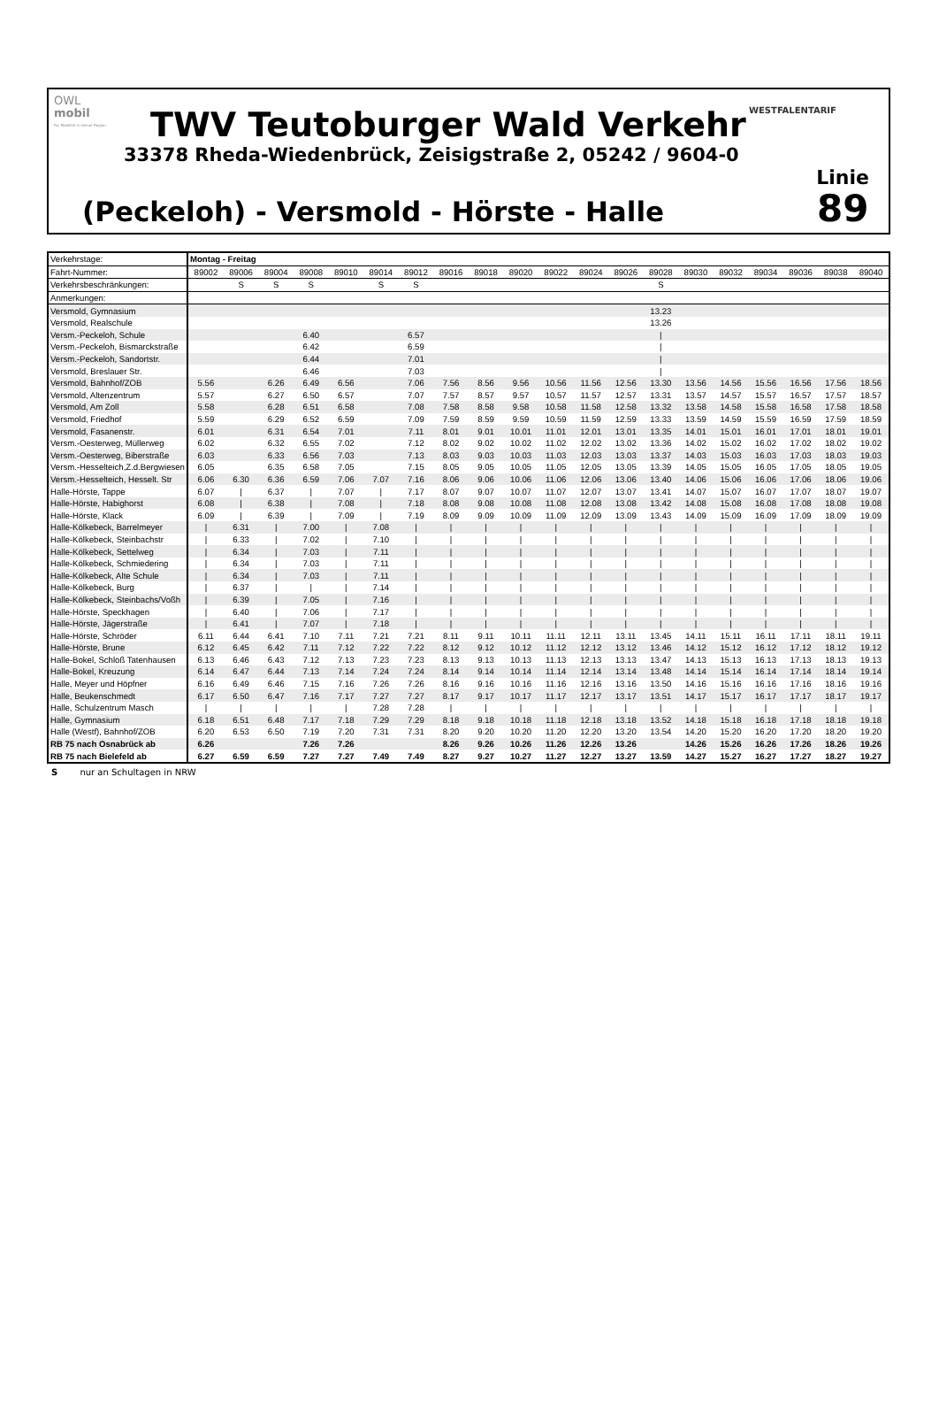OWL
mobil
Für Mobilität in deiner Region.
TWV Teutoburger Wald Verkehr WESTFALENTARIF
33378 Rheda-Wiedenbrück, Zeisigstraße 2, 05242 / 9604-0
(Peckeloh) - Versmold - Hörste - Halle
Linie
89
| Verkehrstage: | Montag - Freitag | | | | | | | | | | | | | | | | | | | |
| --- | --- | --- | --- | --- | --- | --- | --- | --- | --- | --- | --- | --- | --- | --- | --- | --- | --- | --- | --- | --- |
| Fahrt-Nummer: | 89002 | 89006 | 89004 | 89008 | 89010 | 89014 | 89012 | 89016 | 89018 | 89020 | 89022 | 89024 | 89026 | 89028 | 89030 | 89032 | 89034 | 89036 | 89038 | 89040 |
| Verkehrsbeschränkungen: | | S | S | S | | S | S | | | | | | | S | | | | | | |
| Anmerkungen: | | | | | | | | | | | | | | | | | | | | |
| Versmold, Gymnasium | | | | | | | | | | | | | | 13.23 | | | | | | |
| Versmold, Realschule | | | | | | | | | | | | | | 13.26 | | | | | | |
| Versm.-Peckeloh, Schule | | | | 6.40 | | | 6.57 | | | | | | | / | | | | | | |
| Versm.-Peckeloh, Bismarckstraße | | | | 6.42 | | | 6.59 | | | | | | | / | | | | | | |
| Versm.-Peckeloh, Sandortstr. | | | | 6.44 | | | 7.01 | | | | | | | / | | | | | | |
| Versmold, Breslauer Str. | | | | 6.46 | | | 7.03 | | | | | | | / | | | | | | |
| Versmold, Bahnhof/ZOB | 5.56 | | 6.26 | 6.49 | 6.56 | | 7.06 | 7.56 | 8.56 | 9.56 | 10.56 | 11.56 | 12.56 | 13.30 | 13.56 | 14.56 | 15.56 | 16.56 | 17.56 | 18.56 |
| Versmold, Altenzentrum | 5.57 | | 6.27 | 6.50 | 6.57 | | 7.07 | 7.57 | 8.57 | 9.57 | 10.57 | 11.57 | 12.57 | 13.31 | 13.57 | 14.57 | 15.57 | 16.57 | 17.57 | 18.57 |
| Versmold, Am Zoll | 5.58 | | 6.28 | 6.51 | 6.58 | | 7.08 | 7.58 | 8.58 | 9.58 | 10.58 | 11.58 | 12.58 | 13.32 | 13.58 | 14.58 | 15.58 | 16.58 | 17.58 | 18.58 |
| Versmold, Friedhof | 5.59 | | 6.29 | 6.52 | 6.59 | | 7.09 | 7.59 | 8.59 | 9.59 | 10.59 | 11.59 | 12.59 | 13.33 | 13.59 | 14.59 | 15.59 | 16.59 | 17.59 | 18.59 |
| Versmold, Fasanenstr. | 6.01 | | 6.31 | 6.54 | 7.01 | | 7.11 | 8.01 | 9.01 | 10.01 | 11.01 | 12.01 | 13.01 | 13.35 | 14.01 | 15.01 | 16.01 | 17.01 | 18.01 | 19.01 |
| Versm.-Oesterweg, Müllerweg | 6.02 | | 6.32 | 6.55 | 7.02 | | 7.12 | 8.02 | 9.02 | 10.02 | 11.02 | 12.02 | 13.02 | 13.36 | 14.02 | 15.02 | 16.02 | 17.02 | 18.02 | 19.02 |
| Versm.-Oesterweg, Biberstraße | 6.03 | | 6.33 | 6.56 | 7.03 | | 7.13 | 8.03 | 9.03 | 10.03 | 11.03 | 12.03 | 13.03 | 13.37 | 14.03 | 15.03 | 16.03 | 17.03 | 18.03 | 19.03 |
| Versm.-Hesselteich,Z.d.Bergwiesen | 6.05 | | 6.35 | 6.58 | 7.05 | | 7.15 | 8.05 | 9.05 | 10.05 | 11.05 | 12.05 | 13.05 | 13.39 | 14.05 | 15.05 | 16.05 | 17.05 | 18.05 | 19.05 |
| Versm.-Hesselteich, Hesselt. Str | 6.06 | 6.30 | 6.36 | 6.59 | 7.06 | 7.07 | 7.16 | 8.06 | 9.06 | 10.06 | 11.06 | 12.06 | 13.06 | 13.40 | 14.06 | 15.06 | 16.06 | 17.06 | 18.06 | 19.06 |
| Halle-Hörste, Tappe | 6.07 | / | 6.37 | / | 7.07 | / | 7.17 | 8.07 | 9.07 | 10.07 | 11.07 | 12.07 | 13.07 | 13.41 | 14.07 | 15.07 | 16.07 | 17.07 | 18.07 | 19.07 |
| Halle-Hörste, Habighorst | 6.08 | / | 6.38 | / | 7.08 | / | 7.18 | 8.08 | 9.08 | 10.08 | 11.08 | 12.08 | 13.08 | 13.42 | 14.08 | 15.08 | 16.08 | 17.08 | 18.08 | 19.08 |
| Halle-Hörste, Klack | 6.09 | / | 6.39 | / | 7.09 | / | 7.19 | 8.09 | 9.09 | 10.09 | 11.09 | 12.09 | 13.09 | 13.43 | 14.09 | 15.09 | 16.09 | 17.09 | 18.09 | 19.09 |
| Halle-Kölkebeck, Barrelmeyer | / | 6.31 | / | 7.00 | / | 7.08 | / | / | / | / | / | / | / | / | / | / | / | / | / | / |
| Halle-Kölkebeck, Steinbachstr | / | 6.33 | / | 7.02 | / | 7.10 | / | / | / | / | / | / | / | / | / | / | / | / | / | / |
| Halle-Kölkebeck, Settelweg | / | 6.34 | / | 7.03 | / | 7.11 | / | / | / | / | / | / | / | / | / | / | / | / | / | / |
| Halle-Kölkebeck, Schmiedering | / | 6.34 | / | 7.03 | / | 7.11 | / | / | / | / | / | / | / | / | / | / | / | / | / | / |
| Halle-Kölkebeck, Alte Schule | / | 6.34 | / | 7.03 | / | 7.11 | / | / | / | / | / | / | / | / | / | / | / | / | / | / |
| Halle-Kölkebeck, Burg | / | 6.37 | / | / | / | 7.14 | / | / | / | / | / | / | / | / | / | / | / | / | / | / |
| Halle-Kölkebeck, Steinbachs/Voßh | / | 6.39 | / | 7.05 | / | 7.16 | / | / | / | / | / | / | / | / | / | / | / | / | / | / |
| Halle-Hörste, Speckhagen | / | 6.40 | / | 7.06 | / | 7.17 | / | / | / | / | / | / | / | / | / | / | / | / | / | / |
| Halle-Hörste, Jägerstraße | / | 6.41 | / | 7.07 | / | 7.18 | / | / | / | / | / | / | / | / | / | / | / | / | / | / |
| Halle-Hörste, Schröder | 6.11 | 6.44 | 6.41 | 7.10 | 7.11 | 7.21 | 7.21 | 8.11 | 9.11 | 10.11 | 11.11 | 12.11 | 13.11 | 13.45 | 14.11 | 15.11 | 16.11 | 17.11 | 18.11 | 19.11 |
| Halle-Hörste, Brune | 6.12 | 6.45 | 6.42 | 7.11 | 7.12 | 7.22 | 7.22 | 8.12 | 9.12 | 10.12 | 11.12 | 12.12 | 13.12 | 13.46 | 14.12 | 15.12 | 16.12 | 17.12 | 18.12 | 19.12 |
| Halle-Bokel, Schloß Tatenhausen | 6.13 | 6.46 | 6.43 | 7.12 | 7.13 | 7.23 | 7.23 | 8.13 | 9.13 | 10.13 | 11.13 | 12.13 | 13.13 | 13.47 | 14.13 | 15.13 | 16.13 | 17.13 | 18.13 | 19.13 |
| Halle-Bokel, Kreuzung | 6.14 | 6.47 | 6.44 | 7.13 | 7.14 | 7.24 | 7.24 | 8.14 | 9.14 | 10.14 | 11.14 | 12.14 | 13.14 | 13.48 | 14.14 | 15.14 | 16.14 | 17.14 | 18.14 | 19.14 |
| Halle, Meyer und Höpfner | 6.16 | 6.49 | 6.46 | 7.15 | 7.16 | 7.26 | 7.26 | 8.16 | 9.16 | 10.16 | 11.16 | 12.16 | 13.16 | 13.50 | 14.16 | 15.16 | 16.16 | 17.16 | 18.16 | 19.16 |
| Halle, Beukenschmedt | 6.17 | 6.50 | 6.47 | 7.16 | 7.17 | 7.27 | 7.27 | 8.17 | 9.17 | 10.17 | 11.17 | 12.17 | 13.17 | 13.51 | 14.17 | 15.17 | 16.17 | 17.17 | 18.17 | 19.17 |
| Halle, Schulzentrum Masch | / | / | / | / | / | 7.28 | 7.28 | / | / | / | / | / | / | / | / | / | / | / | / | / |
| Halle, Gymnasium | 6.18 | 6.51 | 6.48 | 7.17 | 7.18 | 7.29 | 7.29 | 8.18 | 9.18 | 10.18 | 11.18 | 12.18 | 13.18 | 13.52 | 14.18 | 15.18 | 16.18 | 17.18 | 18.18 | 19.18 |
| Halle (Westf), Bahnhof/ZOB | 6.20 | 6.53 | 6.50 | 7.19 | 7.20 | 7.31 | 7.31 | 8.20 | 9.20 | 10.20 | 11.20 | 12.20 | 13.20 | 13.54 | 14.20 | 15.20 | 16.20 | 17.20 | 18.20 | 19.20 |
| RB 75 nach Osnabrück ab | 6.26 | | | 7.26 | 7.26 | | | 8.26 | 9.26 | 10.26 | 11.26 | 12.26 | 13.26 | | 14.26 | 15.26 | 16.26 | 17.26 | 18.26 | 19.26 |
| RB 75 nach Bielefeld ab | 6.27 | 6.59 | 6.59 | 7.27 | 7.27 | 7.49 | 7.49 | 8.27 | 9.27 | 10.27 | 11.27 | 12.27 | 13.27 | 13.59 | 14.27 | 15.27 | 16.27 | 17.27 | 18.27 | 19.27 |
S nur an Schultagen in NRW